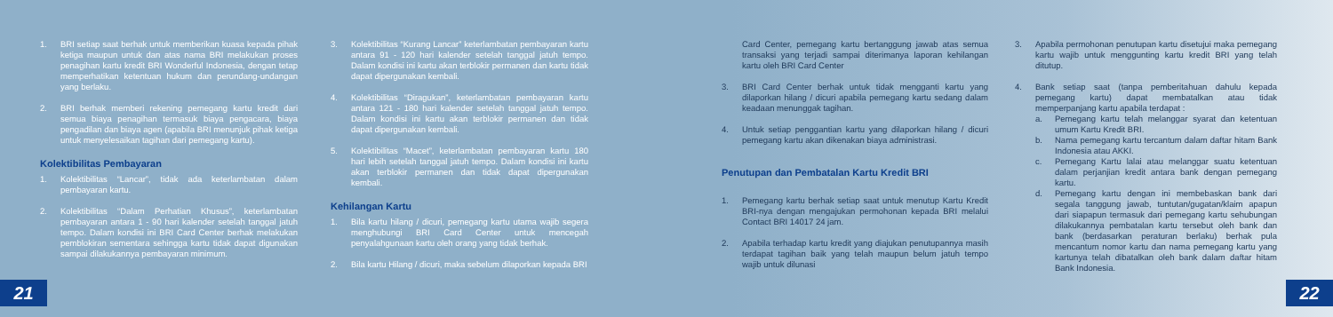21 22
1. BRI setiap saat berhak untuk memberikan kuasa kepada pihak ketiga maupun untuk dan atas nama BRI melakukan proses penagihan kartu kredit BRI Wonderful Indonesia, dengan tetap memperhatikan ketentuan hukum dan perundang-undangan yang berlaku.
2. BRI berhak memberi rekening pemegang kartu kredit dari semua biaya penagihan termasuk biaya pengacara, biaya pengadilan dan biaya agen (apabila BRI menunjuk pihak ketiga untuk menyelesaikan tagihan dari pemegang kartu).
Kolektibilitas Pembayaran
1. Kolektibilitas “Lancar”, tidak ada keterlambatan dalam pembayaran kartu.
2. Kolektibilitas “Dalam Perhatian Khusus”, keterlambatan pembayaran antara 1 - 90 hari kalender setelah tanggal jatuh tempo. Dalam kondisi ini BRI Card Center berhak melakukan pemblokiran sementara sehingga kartu tidak dapat digunakan sampai dilakukannya pembayaran minimum.
3. Kolektibilitas “Kurang Lancar” keterlambatan pembayaran kartu antara 91 - 120 hari kalender setelah tanggal jatuh tempo. Dalam kondisi ini kartu akan terblokir permanen dan kartu tidak dapat dipergunakan kembali.
4. Kolektibilitas “Diragukan”, keterlambatan pembayaran kartu antara 121 - 180 hari kalender setelah tanggal jatuh tempo. Dalam kondisi ini kartu akan terblokir permanen dan tidak dapat dipergunakan kembali.
5. Kolektibilitas “Macet”, keterlambatan pembayaran kartu 180 hari lebih setelah tanggal jatuh tempo. Dalam kondisi ini kartu akan terblokir permanen dan tidak dapat dipergunakan kembali.
Kehilangan Kartu
1. Bila kartu hilang / dicuri, pemegang kartu utama wajib segera menghubungi BRI Card Center untuk mencegah penyalahgunaan kartu oleh orang yang tidak berhak.
2. Bila kartu Hilang / dicuri, maka sebelum dilaporkan kepada BRI
Card Center, pemegang kartu bertanggung jawab atas semua transaksi yang terjadi sampai diterimanya laporan kehilangan kartu oleh BRI Card Center
3. BRI Card Center berhak untuk tidak mengganti kartu yang dilaporkan hilang / dicuri apabila pemegang kartu sedang dalam keadaan menunggak tagihan.
4. Untuk setiap penggantian kartu yang dilaporkan hilang / dicuri pemegang kartu akan dikenakan biaya administrasi.
Penutupan dan Pembatalan Kartu Kredit BRI
1. Pemegang kartu berhak setiap saat untuk menutup Kartu Kredit BRI-nya dengan mengajukan permohonan kepada BRI melalui Contact BRI 14017 24 jam.
2. Apabila terhadap kartu kredit yang diajukan penutupannya masih terdapat tagihan baik yang telah maupun belum jatuh tempo wajib untuk dilunasi
3. Apabila permohonan penutupan kartu disetujui maka pemegang kartu wajib untuk menggunting kartu kredit BRI yang telah ditutup.
4. Bank setiap saat (tanpa pemberitahuan dahulu kepada pemegang kartu) dapat membatalkan atau tidak memperpanjang kartu apabila terdapat :
a. Pemegang kartu telah melanggar syarat dan ketentuan umum Kartu Kredit BRI.
b. Nama pemegang kartu tercantum dalam daftar hitam Bank Indonesia atau AKKI.
c. Pemegang Kartu lalai atau melanggar suatu ketentuan dalam perjanjian kredit antara bank dengan pemegang kartu.
d. Pemegang kartu dengan ini membebaskan bank dari segala tanggung jawab, tuntutan/gugatan/klaim apapun dari siapapun termasuk dari pemegang kartu sehubungan dilakukannya pembatalan kartu tersebut oleh bank dan bank (berdasarkan peraturan berlaku) berhak pula mencantum nomor kartu dan nama pemegang kartu yang kartunya telah dibatalkan oleh bank dalam daftar hitam Bank Indonesia.